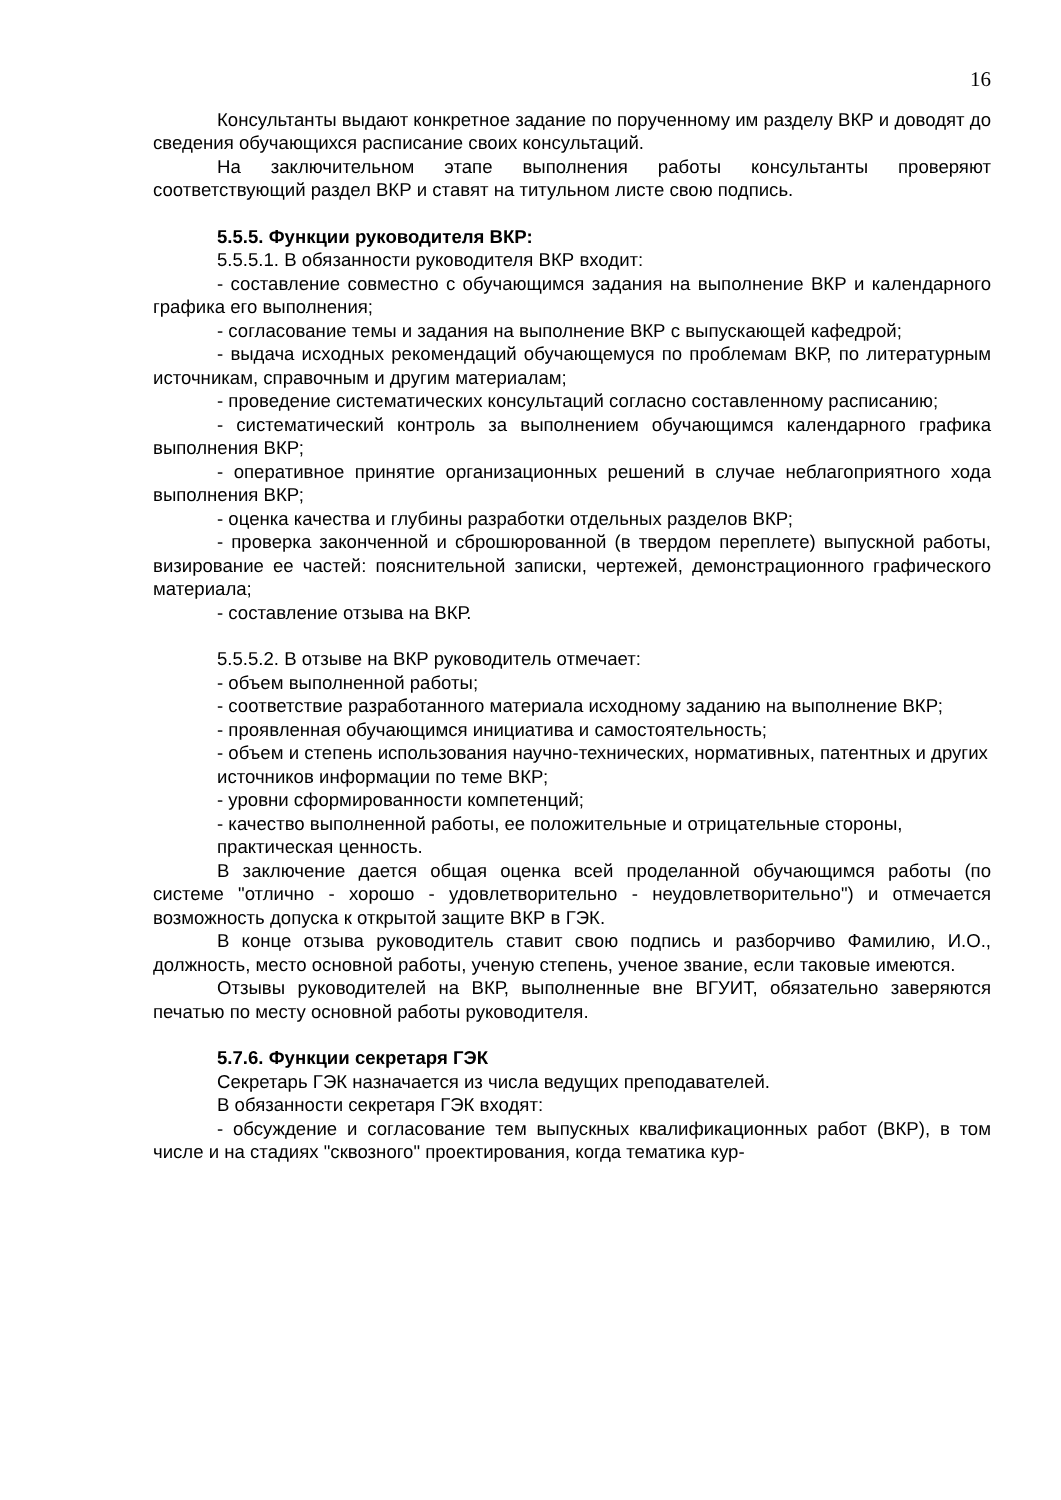16
Консультанты выдают конкретное задание по порученному им разделу ВКР и доводят до сведения обучающихся расписание своих консультаций.
На заключительном этапе выполнения работы консультанты проверяют соответствующий раздел ВКР и ставят на титульном листе свою подпись.
5.5.5. Функции руководителя ВКР:
5.5.5.1. В обязанности руководителя ВКР входит:
- составление совместно с обучающимся задания на выполнение ВКР и календарного графика его выполнения;
- согласование темы и задания на выполнение ВКР с выпускающей кафедрой;
- выдача исходных рекомендаций обучающемуся по проблемам ВКР, по литературным источникам, справочным и другим материалам;
- проведение систематических консультаций согласно составленному расписанию;
- систематический контроль за выполнением обучающимся календарного графика выполнения ВКР;
- оперативное принятие организационных решений в случае неблагоприятного хода выполнения ВКР;
- оценка качества и глубины разработки отдельных разделов ВКР;
- проверка законченной и сброшюрованной (в твердом переплете) выпускной работы, визирование ее частей: пояснительной записки, чертежей, демонстрационного графического материала;
- составление отзыва на ВКР.
5.5.5.2. В отзыве на ВКР руководитель отмечает:
- объем выполненной работы;
- соответствие разработанного материала исходному заданию на выполнение ВКР;
- проявленная обучающимся инициатива и самостоятельность;
- объем и степень использования научно-технических, нормативных, патентных и других
источников информации по теме ВКР;
- уровни сформированности компетенций;
- качество выполненной работы, ее положительные и отрицательные стороны,
практическая ценность.
В заключение дается общая оценка всей проделанной обучающимся работы (по системе "отлично - хорошо - удовлетворительно - неудовлетворительно") и отмечается возможность допуска к открытой защите ВКР в ГЭК.
В конце отзыва руководитель ставит свою подпись и разборчиво Фамилию, И.О., должность, место основной работы, ученую степень, ученое звание, если таковые имеются.
Отзывы руководителей на ВКР, выполненные вне ВГУИТ, обязательно заверяются печатью по месту основной работы руководителя.
5.7.6. Функции секретаря ГЭК
Секретарь ГЭК назначается из числа ведущих преподавателей.
В обязанности секретаря ГЭК входят:
- обсуждение и согласование тем выпускных квалификационных работ (ВКР), в том числе и на стадиях "сквозного" проектирования, когда тематика кур-